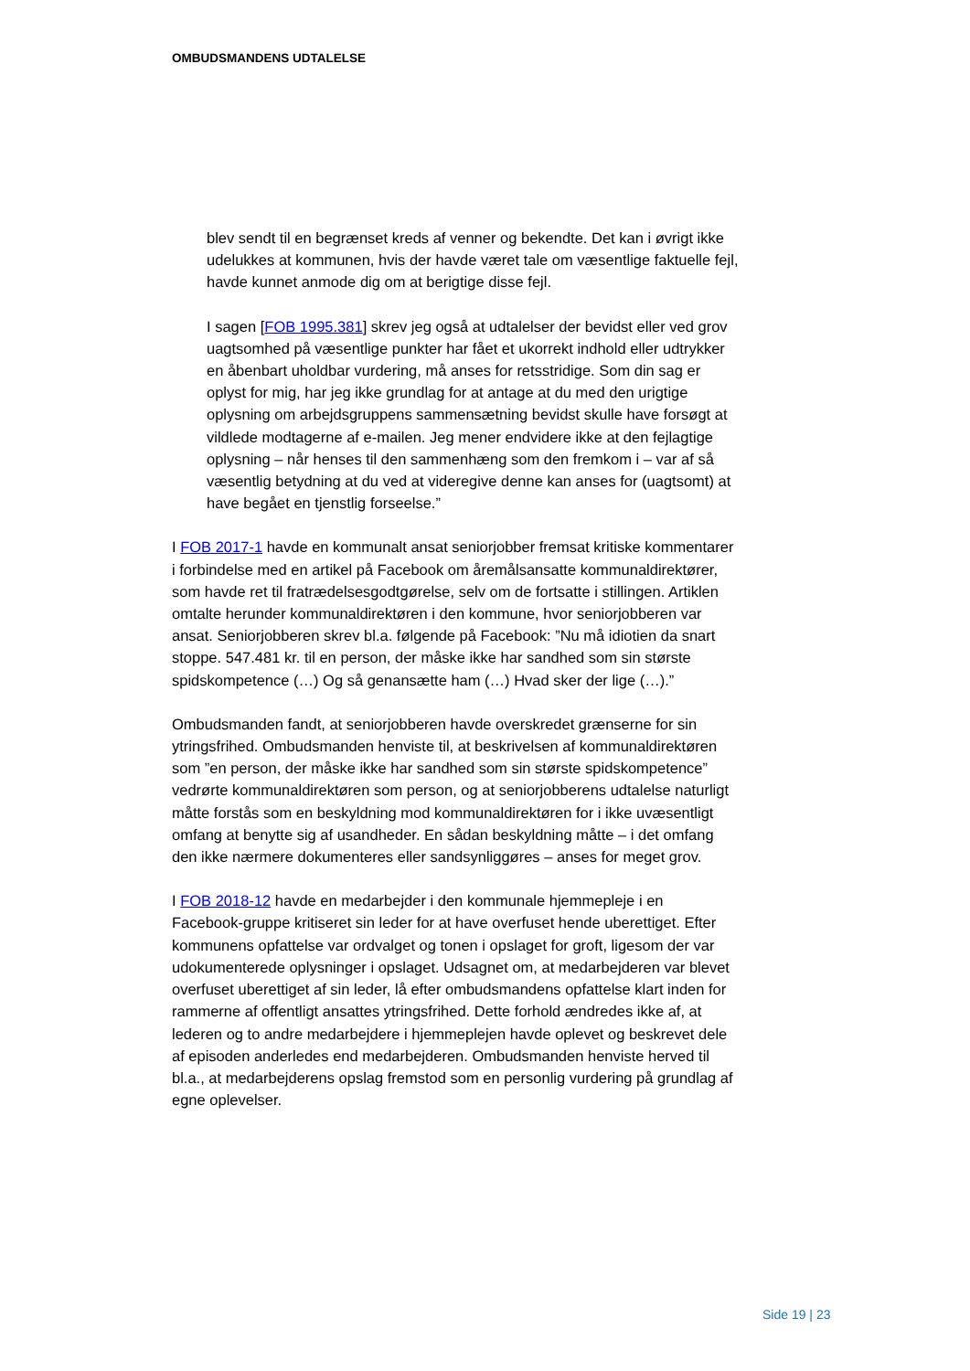OMBUDSMANDENS UDTALELSE
blev sendt til en begrænset kreds af venner og bekendte. Det kan i øvrigt ikke udelukkes at kommunen, hvis der havde været tale om væsentlige faktuelle fejl, havde kunnet anmode dig om at berigtige disse fejl.
I sagen [FOB 1995.381] skrev jeg også at udtalelser der bevidst eller ved grov uagtsomhed på væsentlige punkter har fået et ukorrekt indhold eller udtrykker en åbenbart uholdbar vurdering, må anses for retsstridige. Som din sag er oplyst for mig, har jeg ikke grundlag for at antage at du med den urigtige oplysning om arbejdsgruppens sammensætning bevidst skulle have forsøgt at vildlede modtagerne af e-mailen. Jeg mener endvidere ikke at den fejlagtige oplysning – når henses til den sammenhæng som den fremkom i – var af så væsentlig betydning at du ved at videregive denne kan anses for (uagtsomt) at have begået en tjenstlig forseelse.”
I FOB 2017-1 havde en kommunalt ansat seniorjobber fremsat kritiske kommentarer i forbindelse med en artikel på Facebook om åremålsansatte kommunaldirektører, som havde ret til fratrædelsesgodtgørelse, selv om de fortsatte i stillingen. Artiklen omtalte herunder kommunaldirektøren i den kommune, hvor seniorjobberen var ansat. Seniorjobberen skrev bl.a. følgende på Facebook: ”Nu må idiotien da snart stoppe. 547.481 kr. til en person, der måske ikke har sandhed som sin største spidskompetence (…) Og så genansætte ham (…) Hvad sker der lige (…).”
Ombudsmanden fandt, at seniorjobberen havde overskredet grænserne for sin ytringsfrihed. Ombudsmanden henviste til, at beskrivelsen af kommunaldirektøren som ”en person, der måske ikke har sandhed som sin største spidskompetence” vedrørte kommunaldirektøren som person, og at seniorjobberens udtalelse naturligt måtte forstås som en beskyldning mod kommunaldirektøren for i ikke uvæsentligt omfang at benytte sig af usandheder. En sådan beskyldning måtte – i det omfang den ikke nærmere dokumenteres eller sandsynliggøres – anses for meget grov.
I FOB 2018-12 havde en medarbejder i den kommunale hjemmepleje i en Facebook-gruppe kritiseret sin leder for at have overfuset hende uberettiget. Efter kommunens opfattelse var ordvalget og tonen i opslaget for groft, ligesom der var udokumenterede oplysninger i opslaget. Udsagnet om, at medarbejderen var blevet overfuset uberettiget af sin leder, lå efter ombudsmandens opfattelse klart inden for rammerne af offentligt ansattes ytringsfrihed. Dette forhold ændredes ikke af, at lederen og to andre medarbejdere i hjemmeplejen havde oplevet og beskrevet dele af episoden anderledes end medarbejderen. Ombudsmanden henviste herved til bl.a., at medarbejderens opslag fremstod som en personlig vurdering på grundlag af egne oplevelser.
Side 19 | 23